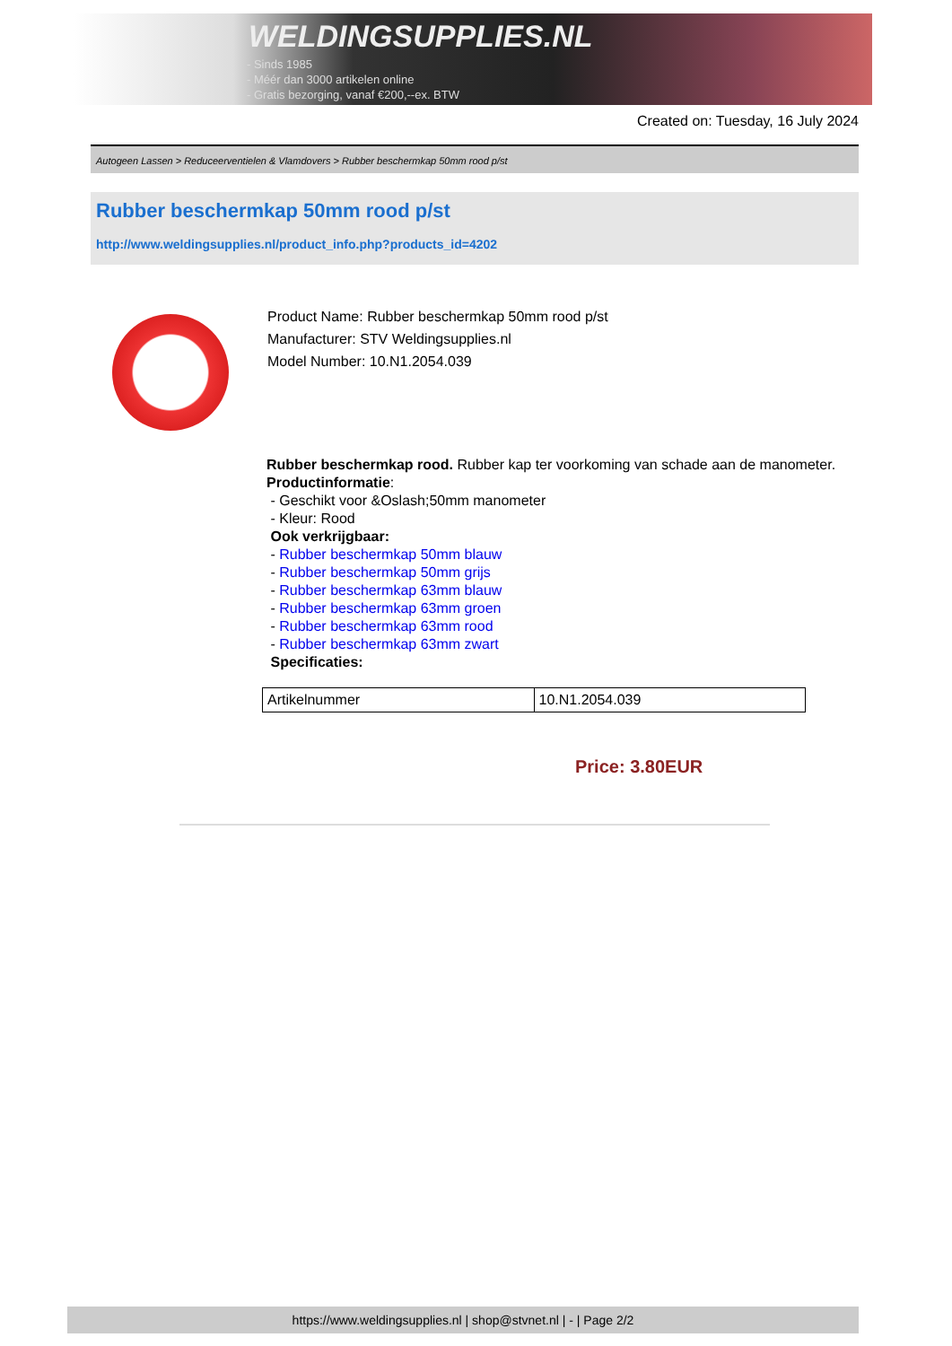WELDINGSUPPLIES.NL
- Sinds 1985
- Méér dan 3000 artikelen online
- Gratis bezorging, vanaf €200,--ex. BTW
Created on: Tuesday, 16 July 2024
Autogeen Lassen > Reduceerventielen & Vlamdovers > Rubber beschermkap 50mm rood p/st
Rubber beschermkap 50mm rood p/st
http://www.weldingsupplies.nl/product_info.php?products_id=4202
Product Name: Rubber beschermkap 50mm rood p/st
Manufacturer: STV Weldingsupplies.nl
Model Number: 10.N1.2054.039
Rubber beschermkap rood. Rubber kap ter voorkoming van schade aan de manometer.
Productinformatie:
- Geschikt voor &Oslash;50mm manometer
- Kleur: Rood
Ook verkrijgbaar:
- Rubber beschermkap 50mm blauw
- Rubber beschermkap 50mm grijs
- Rubber beschermkap 63mm blauw
- Rubber beschermkap 63mm groen
- Rubber beschermkap 63mm rood
- Rubber beschermkap 63mm zwart
Specificaties:
| Artikelnummer | 10.N1.2054.039 |
Price: 3.80EUR
https://www.weldingsupplies.nl | shop@stvnet.nl | - | Page 2/2